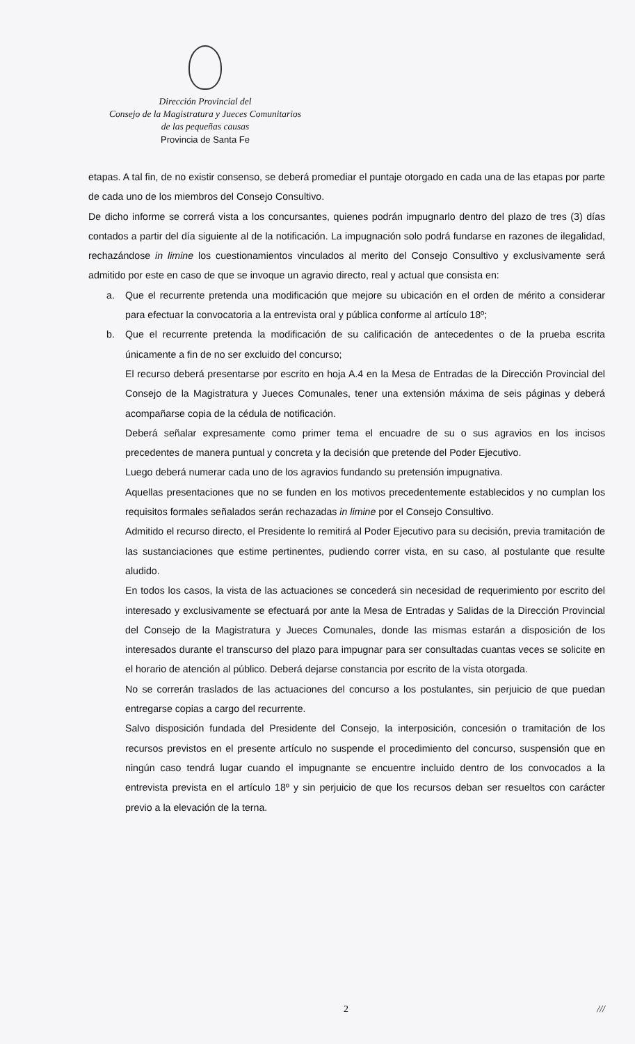Dirección Provincial del
Consejo de la Magistratura y Jueces Comunitarios
de las pequeñas causas
Provincia de Santa Fe
etapas. A tal fin, de no existir consenso, se deberá promediar el puntaje otorgado en cada una de las etapas por parte de cada uno de los miembros del Consejo Consultivo.
De dicho informe se correrá vista a los concursantes, quienes podrán impugnarlo dentro del plazo de tres (3) días contados a partir del día siguiente al de la notificación. La impugnación solo podrá fundarse en razones de ilegalidad, rechazándose in limine los cuestionamientos vinculados al merito del Consejo Consultivo y exclusivamente será admitido por este en caso de que se invoque un agravio directo, real y actual que consista en:
a. Que el recurrente pretenda una modificación que mejore su ubicación en el orden de mérito a considerar para efectuar la convocatoria a la entrevista oral y pública conforme al artículo 18º;
b. Que el recurrente pretenda la modificación de su calificación de antecedentes o de la prueba escrita únicamente a fin de no ser excluido del concurso;
El recurso deberá presentarse por escrito en hoja A.4 en la Mesa de Entradas de la Dirección Provincial del Consejo de la Magistratura y Jueces Comunales, tener una extensión máxima de seis páginas y deberá acompañarse copia de la cédula de notificación.
Deberá señalar expresamente como primer tema el encuadre de su o sus agravios en los incisos precedentes de manera puntual y concreta y la decisión que pretende del Poder Ejecutivo.
Luego deberá numerar cada uno de los agravios fundando su pretensión impugnativa.
Aquellas presentaciones que no se funden en los motivos precedentemente establecidos y no cumplan los requisitos formales señalados serán rechazadas in limine por el Consejo Consultivo.
Admitido el recurso directo, el Presidente lo remitirá al Poder Ejecutivo para su decisión, previa tramitación de las sustanciaciones que estime pertinentes, pudiendo correr vista, en su caso, al postulante que resulte aludido.
En todos los casos, la vista de las actuaciones se concederá sin necesidad de requerimiento por escrito del interesado y exclusivamente se efectuará por ante la Mesa de Entradas y Salidas de la Dirección Provincial del Consejo de la Magistratura y Jueces Comunales, donde las mismas estarán a disposición de los interesados durante el transcurso del plazo para impugnar para ser consultadas cuantas veces se solicite en el horario de atención al público. Deberá dejarse constancia por escrito de la vista otorgada.
No se correrán traslados de las actuaciones del concurso a los postulantes, sin perjuicio de que puedan entregarse copias a cargo del recurrente.
Salvo disposición fundada del Presidente del Consejo, la interposición, concesión o tramitación de los recursos previstos en el presente artículo no suspende el procedimiento del concurso, suspensión que en ningún caso tendrá lugar cuando el impugnante se encuentre incluido dentro de los convocados a la entrevista prevista en el artículo 18º y sin perjuicio de que los recursos deban ser resueltos con carácter previo a la elevación de la terna.
2 ///